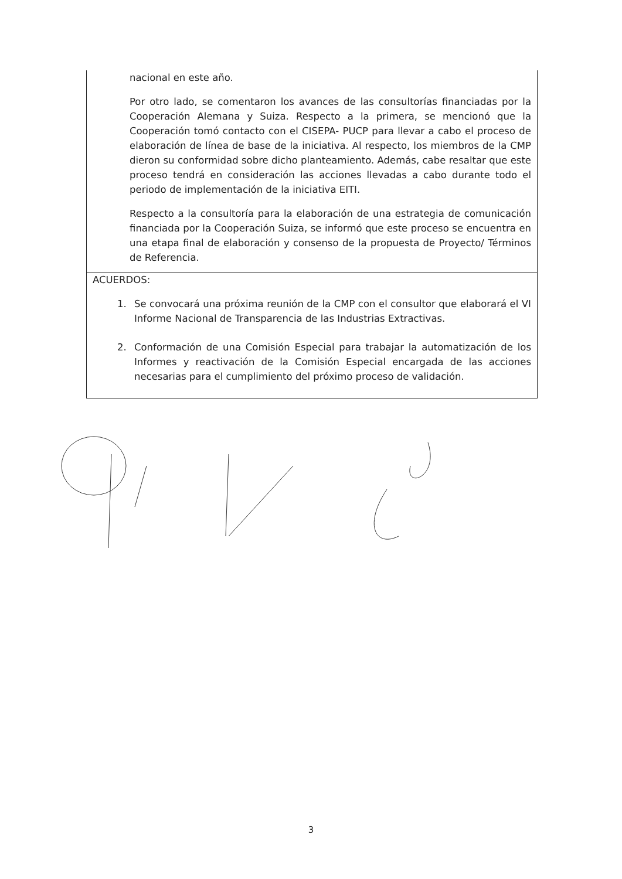| nacional en este año. Por otro lado, se comentaron los avances de las consultorías financiadas por la Cooperación Alemana y Suiza. Respecto a la primera, se mencionó que la Cooperación tomó contacto con el CISEPA- PUCP para llevar a cabo el proceso de elaboración de línea de base de la iniciativa. Al respecto, los miembros de la CMP dieron su conformidad sobre dicho planteamiento. Además, cabe resaltar que este proceso tendrá en consideración las acciones llevadas a cabo durante todo el periodo de implementación de la iniciativa EITI. Respecto a la consultoría para la elaboración de una estrategia de comunicación financiada por la Cooperación Suiza, se informó que este proceso se encuentra en una etapa final de elaboración y consenso de la propuesta de Proyecto/ Términos de Referencia. |
| ACUERDOS: 1. Se convocará una próxima reunión de la CMP con el consultor que elaborará el VI Informe Nacional de Transparencia de las Industrias Extractivas. 2. Conformación de una Comisión Especial para trabajar la automatización de los Informes y reactivación de la Comisión Especial encargada de las acciones necesarias para el cumplimiento del próximo proceso de validación. |
3